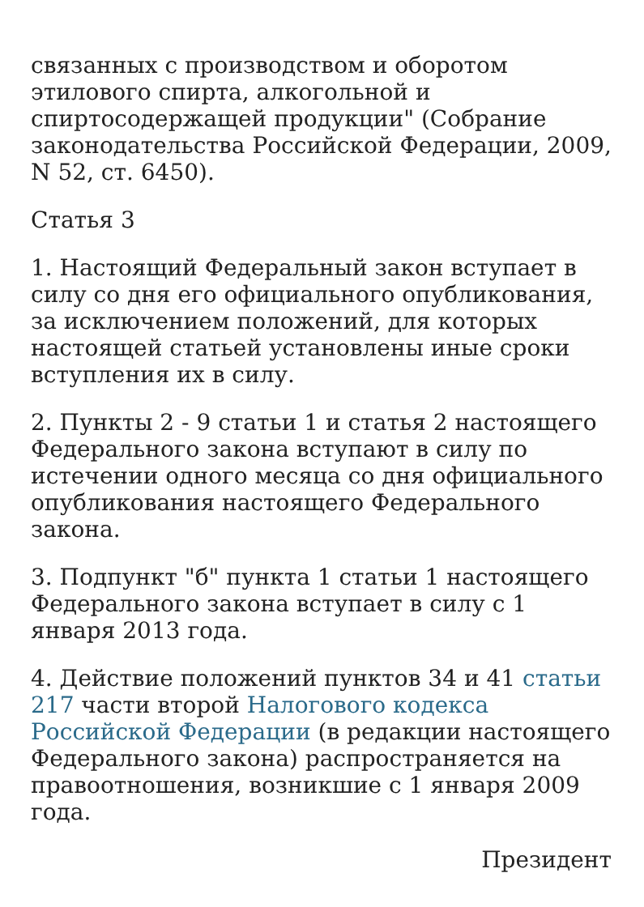связанных с производством и оборотом этилового спирта, алкогольной и спиртосодержащей продукции" (Собрание законодательства Российской Федерации, 2009, N 52, ст. 6450).
Статья 3
1. Настоящий Федеральный закон вступает в силу со дня его официального опубликования, за исключением положений, для которых настоящей статьей установлены иные сроки вступления их в силу.
2. Пункты 2 - 9 статьи 1 и статья 2 настоящего Федерального закона вступают в силу по истечении одного месяца со дня официального опубликования настоящего Федерального закона.
3. Подпункт "б" пункта 1 статьи 1 настоящего Федерального закона вступает в силу с 1 января 2013 года.
4. Действие положений пунктов 34 и 41 статьи 217 части второй Налогового кодекса Российской Федерации (в редакции настоящего Федерального закона) распространяется на правоотношения, возникшие с 1 января 2009 года.
Президент